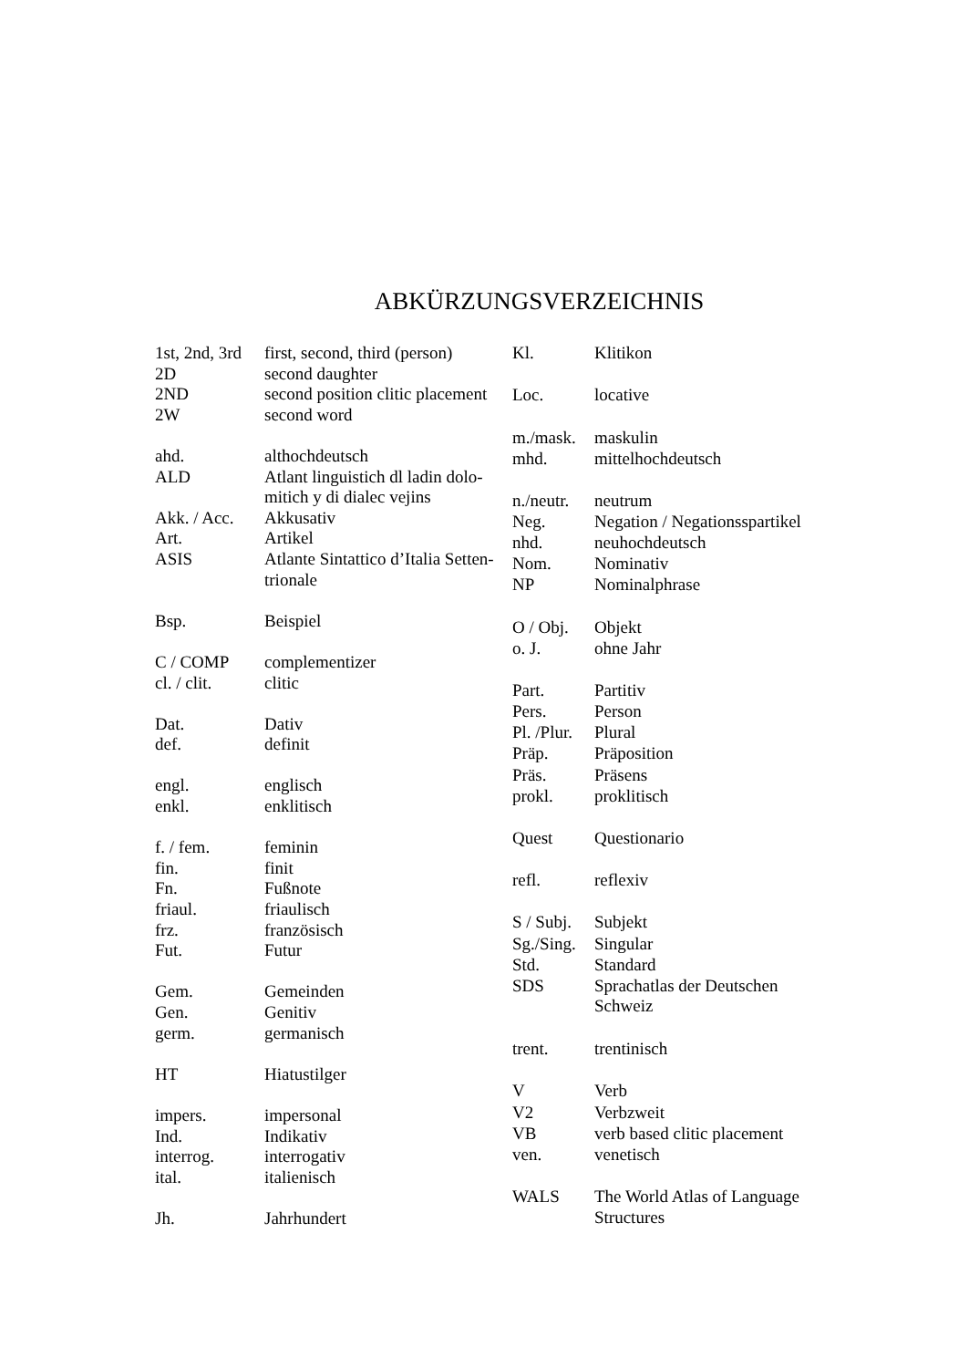ABKÜRZUNGSVERZEICHNIS
| 1st, 2nd, 3rd | first, second, third (person) |
| 2D | second daughter |
| 2ND | second position clitic placement |
| 2W | second word |
| ahd. | althochdeutsch |
| ALD | Atlant linguistich dl ladin dolo- mitich y di dialec vejins |
| Akk. / Acc. | Akkusativ |
| Art. | Artikel |
| ASIS | Atlante Sintattico d’Italia Setten- trionale |
| Bsp. | Beispiel |
| C / COMP | complementizer |
| cl. / clit. | clitic |
| Dat. | Dativ |
| def. | definit |
| engl. | englisch |
| enkl. | enklitisch |
| f. / fem. | feminin |
| fin. | finit |
| Fn. | Fußnote |
| friaul. | friaulisch |
| frz. | französisch |
| Fut. | Futur |
| Gem. | Gemeinden |
| Gen. | Genitiv |
| germ. | germanisch |
| HT | Hiatustilger |
| impers. | impersonal |
| Ind. | Indikativ |
| interrog. | interrogativ |
| ital. | italienisch |
| Jh. | Jahrhundert |
| Kl. | Klitikon |
| Loc. | locative |
| m./mask. | maskulin |
| mhd. | mittelhochdeutsch |
| n./neutr. | neutrum |
| Neg. | Negation / Negationsspartikel |
| nhd. | neuhochdeutsch |
| Nom. | Nominativ |
| NP | Nominalphrase |
| O / Obj. | Objekt |
| o. J. | ohne Jahr |
| Part. | Partitiv |
| Pers. | Person |
| Pl. /Plur. | Plural |
| Präp. | Präposition |
| Präs. | Präsens |
| prokl. | proklitisch |
| Quest | Questionario |
| refl. | reflexiv |
| S / Subj. | Subjekt |
| Sg./Sing. | Singular |
| Std. | Standard |
| SDS | Sprachatlas der Deutschen Schweiz |
| trent. | trentinisch |
| V | Verb |
| V2 | Verbzweit |
| VB | verb based clitic placement |
| ven. | venetisch |
| WALS | The World Atlas of Language Structures |